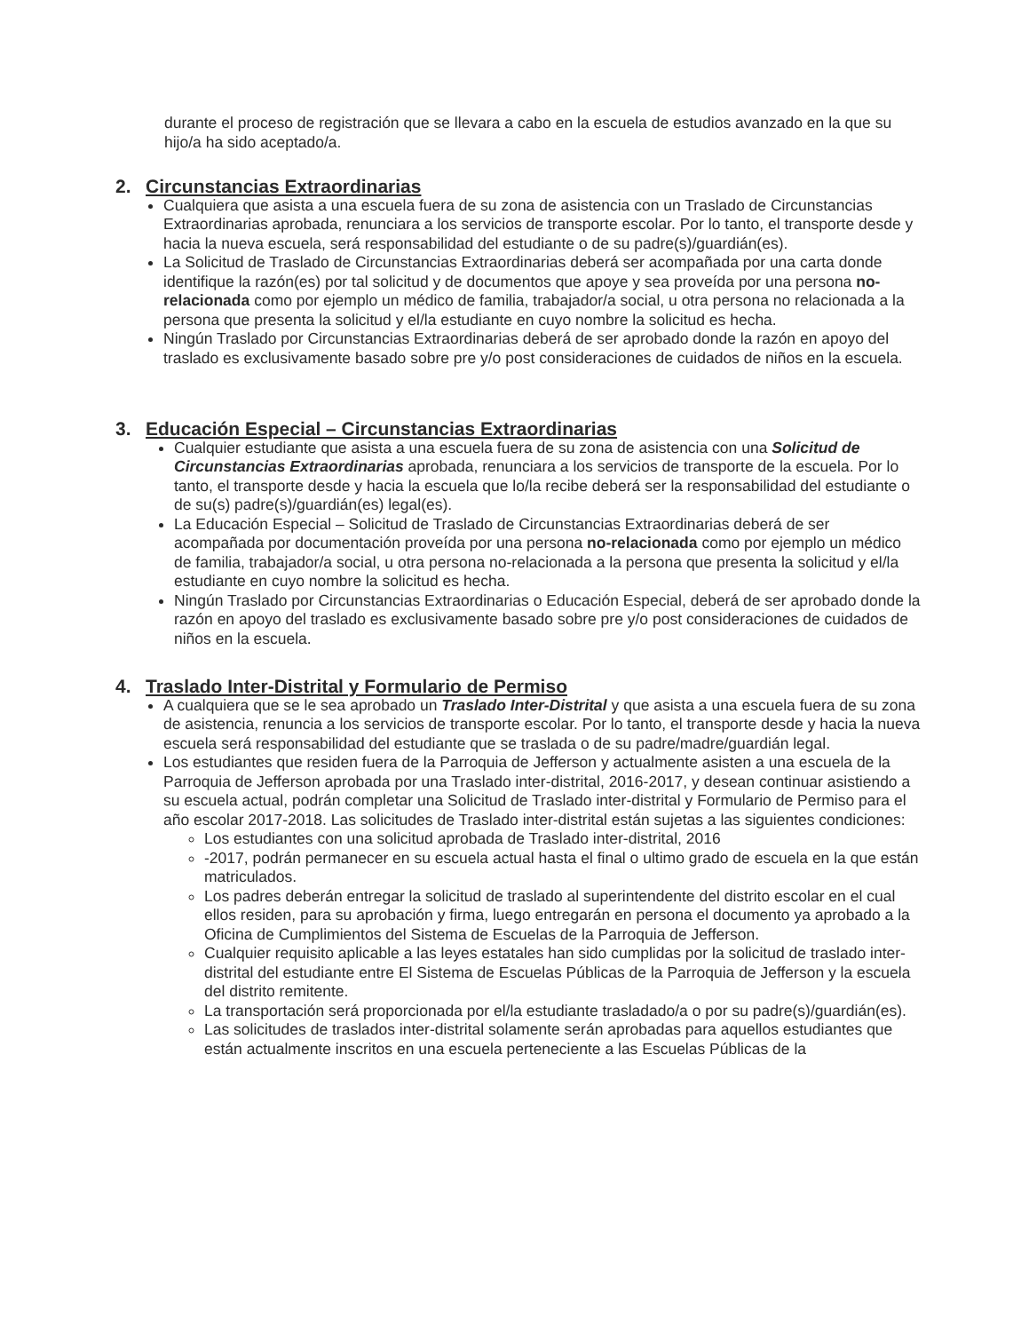durante el proceso de registración que se llevara a cabo en la escuela de estudios avanzado en la que su hijo/a ha sido aceptado/a.
2. Circunstancias Extraordinarias
Cualquiera que asista a una escuela fuera de su zona de asistencia con un Traslado de Circunstancias Extraordinarias aprobada, renunciara a los servicios de transporte escolar. Por lo tanto, el transporte desde y hacia la nueva escuela, será responsabilidad del estudiante o de su padre(s)/guardián(es).
La Solicitud de Traslado de Circunstancias Extraordinarias deberá ser acompañada por una carta donde identifique la razón(es) por tal solicitud y de documentos que apoye y sea proveída por una persona no-relacionada como por ejemplo un médico de familia, trabajador/a social, u otra persona no relacionada a la persona que presenta la solicitud y el/la estudiante en cuyo nombre la solicitud es hecha.
Ningún Traslado por Circunstancias Extraordinarias deberá de ser aprobado donde la razón en apoyo del traslado es exclusivamente basado sobre pre y/o post consideraciones de cuidados de niños en la escuela.
3. Educación Especial – Circunstancias Extraordinarias
Cualquier estudiante que asista a una escuela fuera de su zona de asistencia con una Solicitud de Circunstancias Extraordinarias aprobada, renunciara a los servicios de transporte de la escuela. Por lo tanto, el transporte desde y hacia la escuela que lo/la recibe deberá ser la responsabilidad del estudiante o de su(s) padre(s)/guardián(es) legal(es).
La Educación Especial – Solicitud de Traslado de Circunstancias Extraordinarias deberá de ser acompañada por documentación proveída por una persona no-relacionada como por ejemplo un médico de familia, trabajador/a social, u otra persona no-relacionada a la persona que presenta la solicitud y el/la estudiante en cuyo nombre la solicitud es hecha.
Ningún Traslado por Circunstancias Extraordinarias o Educación Especial, deberá de ser aprobado donde la razón en apoyo del traslado es exclusivamente basado sobre pre y/o post consideraciones de cuidados de niños en la escuela.
4. Traslado Inter-Distrital y Formulario de Permiso
A cualquiera que se le sea aprobado un Traslado Inter-Distrital y que asista a una escuela fuera de su zona de asistencia, renuncia a los servicios de transporte escolar. Por lo tanto, el transporte desde y hacia la nueva escuela será responsabilidad del estudiante que se traslada o de su padre/madre/guardián legal.
Los estudiantes que residen fuera de la Parroquia de Jefferson y actualmente asisten a una escuela de la Parroquia de Jefferson aprobada por una Traslado inter-distrital, 2016-2017, y desean continuar asistiendo a su escuela actual, podrán completar una Solicitud de Traslado inter-distrital y Formulario de Permiso para el año escolar 2017-2018. Las solicitudes de Traslado inter-distrital están sujetas a las siguientes condiciones:
Los estudiantes con una solicitud aprobada de Traslado inter-distrital, 2016
-2017, podrán permanecer en su escuela actual hasta el final o ultimo grado de escuela en la que están matriculados.
Los padres deberán entregar la solicitud de traslado al superintendente del distrito escolar en el cual ellos residen, para su aprobación y firma, luego entregarán en persona el documento ya aprobado a la Oficina de Cumplimientos del Sistema de Escuelas de la Parroquia de Jefferson.
Cualquier requisito aplicable a las leyes estatales han sido cumplidas por la solicitud de traslado inter-distrital del estudiante entre El Sistema de Escuelas Públicas de la Parroquia de Jefferson y la escuela del distrito remitente.
La transportación será proporcionada por el/la estudiante trasladado/a o por su padre(s)/guardián(es).
Las solicitudes de traslados inter-distrital solamente serán aprobadas para aquellos estudiantes que están actualmente inscritos en una escuela perteneciente a las Escuelas Públicas de la